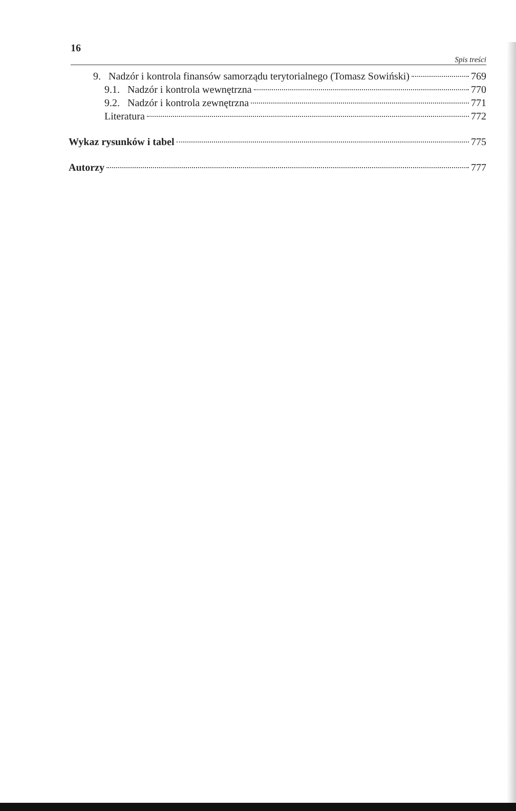16 Spis treści
9. Nadzór i kontrola finansów samorządu terytorialnego (Tomasz Sowiński) 769
9.1. Nadzór i kontrola wewnętrzna 770
9.2. Nadzór i kontrola zewnętrzna 771
Literatura 772
Wykaz rysunków i tabel 775
Autorzy 777